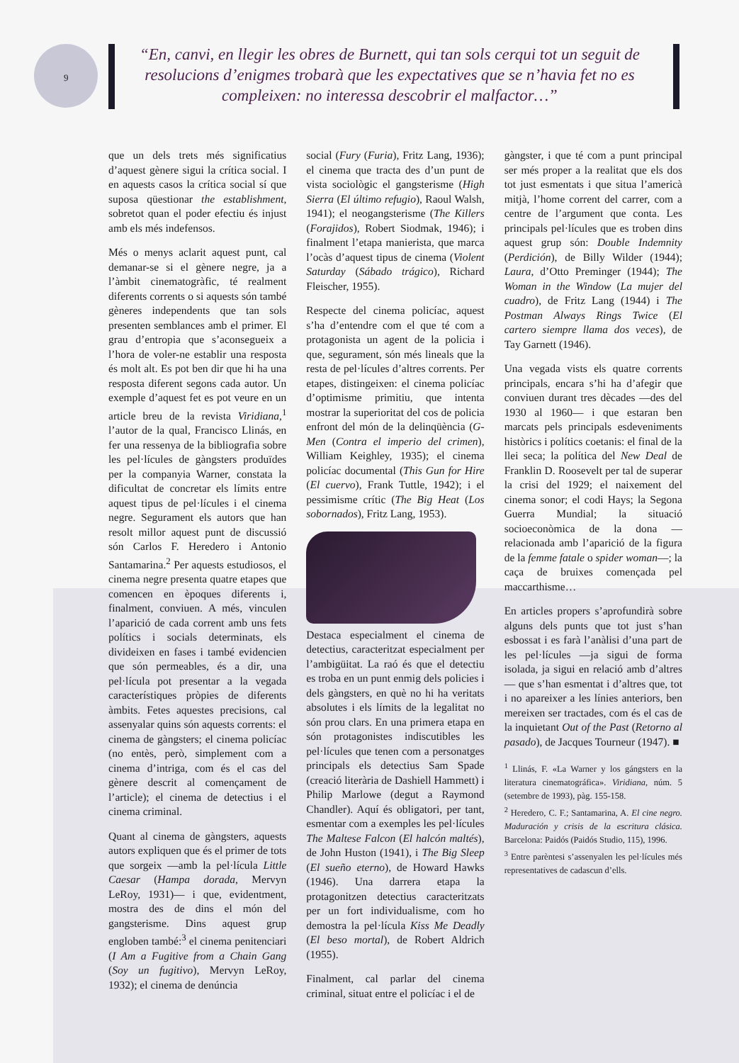9
“En, canvi, en llegir les obres de Burnett, qui tan sols cerqui tot un seguit de resolucions d’enigmes trobarà que les expectatives que se n’havia fet no es compleixen: no interessa descobrir el malfactor…”
que un dels trets més significatius d’aquest gènere sigui la crítica social. I en aquests casos la crítica social sí que suposa qüestionar the establishment, sobretot quan el poder efectiu és injust amb els més indefensos.
Més o menys aclarit aquest punt, cal demanar-se si el gènere negre, ja a l’àmbit cinematogràfic, té realment diferents corrents o si aquests són també gèneres independents que tan sols presenten semblances amb el primer. El grau d’entropia que s’aconsegueix a l’hora de voler-ne establir una resposta és molt alt. Es pot ben dir que hi ha una resposta diferent segons cada autor. Un exemple d’aquest fet es pot veure en un article breu de la revista Viridiana,<sup>1</sup> l’autor de la qual, Francisco Llinás, en fer una ressenya de la bibliografia sobre les pel·lícules de gàngsters produïdes per la companyia Warner, constata la dificultat de concretar els límits entre aquest tipus de pel·lícules i el cinema negre. Segurament els autors que han resolt millor aquest punt de discussió són Carlos F. Heredero i Antonio Santamarina.<sup>2</sup> Per aquests estudiosos, el cinema negre presenta quatre etapes que comencen en èpoques diferents i, finalment, conviuen. A més, vinculen l’aparició de cada corrent amb uns fets polítics i socials determinats, els divideixen en fases i també evidencien que són permeables, és a dir, una pel·lícula pot presentar a la vegada característiques pròpies de diferents àmbits. Fetes aquestes precisions, cal assenyalar quins són aquests corrents: el cinema de gàngsters; el cinema policíac (no entès, però, simplement com a cinema d’intriga, com és el cas del gènere descrit al començament de l’article); el cinema de detectius i el cinema criminal.
Quant al cinema de gàngsters, aquests autors expliquen que és el primer de tots que sorgeix —amb la pel·lícula Little Caesar (Hampa dorada, Mervyn LeRoy, 1931)— i que, evidentment, mostra des de dins el món del gangsterisme. Dins aquest grup engloben també:<sup>3</sup> el cinema penitenciari (I Am a Fugitive from a Chain Gang (Soy un fugitivo), Mervyn LeRoy, 1932); el cinema de denúncia
social (Fury (Furia), Fritz Lang, 1936); el cinema que tracta des d’un punt de vista sociològic el gangsterisme (High Sierra (El último refugio), Raoul Walsh, 1941); el neogangsterisme (The Killers (Forajidos), Robert Siodmak, 1946); i finalment l’etapa manierista, que marca l’ocàs d’aquest tipus de cinema (Violent Saturday (Sábado trágico), Richard Fleischer, 1955).
Respecte del cinema policíac, aquest s’ha d’entendre com el que té com a protagonista un agent de la policia i que, segurament, són més lineals que la resta de pel·lícules d’altres corrents. Per etapes, distingeixen: el cinema policíac d’optimisme primitiu, que intenta mostrar la superioritat del cos de policia enfront del món de la delinqüència (G-Men (Contra el imperio del crimen), William Keighley, 1935); el cinema policíac documental (This Gun for Hire (El cuervo), Frank Tuttle, 1942); i el pessimisme crític (The Big Heat (Los sobornados), Fritz Lang, 1953).
Destaca especialment el cinema de detectius, caracteritzat especialment per l’ambigüitat. La raó és que el detectiu es troba en un punt enmig dels policies i dels gàngsters, en què no hi ha veritats absolutes i els límits de la legalitat no són prou clars. En una primera etapa en són protagonistes indiscutibles les pel·lícules que tenen com a personatges principals els detectius Sam Spade (creació literària de Dashiell Hammett) i Philip Marlowe (degut a Raymond Chandler). Aquí és obligatori, per tant, esmentar com a exemples les pel·lícules The Maltese Falcon (El halcón maltés), de John Huston (1941), i The Big Sleep (El sueño eterno), de Howard Hawks (1946). Una darrera etapa la protagonitzen detectius caracteritzats per un fort individualisme, com ho demostra la pel·lícula Kiss Me Deadly (El beso mortal), de Robert Aldrich (1955).
Finalment, cal parlar del cinema criminal, situat entre el policíac i el de
gàngster, i que té com a punt principal ser més proper a la realitat que els dos tot just esmentats i que situa l’americà mitjà, l’home corrent del carrer, com a centre de l’argument que conta. Les principals pel·lícules que es troben dins aquest grup són: Double Indemnity (Perdición), de Billy Wilder (1944); Laura, d’Otto Preminger (1944); The Woman in the Window (La mujer del cuadro), de Fritz Lang (1944) i The Postman Always Rings Twice (El cartero siempre llama dos veces), de Tay Garnett (1946).
Una vegada vists els quatre corrents principals, encara s’hi ha d’afegir que conviuen durant tres dècades —des del 1930 al 1960— i que estaran ben marcats pels principals esdeveniments històrics i polítics coetanis: el final de la llei seca; la política del New Deal de Franklin D. Roosevelt per tal de superar la crisi del 1929; el naixement del cinema sonor; el codi Hays; la Segona Guerra Mundial; la situació socioeconòmica de la dona —relacionada amb l’aparició de la figura de la femme fatale o spider woman—; la caça de bruixes començada pel maccarthisme…
En articles propers s’aprofundirà sobre alguns dels punts que tot just s’han esbossat i es farà l’anàlisi d’una part de les pel·lícules —ja sigui de forma isolada, ja sigui en relació amb d’altres— que s’han esmentat i d’altres que, tot i no apareixer a les línies anteriors, ben mereixen ser tractades, com és el cas de la inquietant Out of the Past (Retorno al pasado), de Jacques Tourneur (1947). ■
<sup>1</sup> Llinás, F. «La Warner y los gángsters en la literatura cinematográfica». Viridiana, núm. 5 (setembre de 1993), pàg. 155-158.
<sup>2</sup> Heredero, C. F.; Santamarina, A. El cine negro. Maduración y crisis de la escritura clásica. Barcelona: Paidós (Paidós Studio, 115), 1996.
<sup>3</sup> Entre parèntesi s’assenyalen les pel·lícules més representatives de cadascun d’ells.